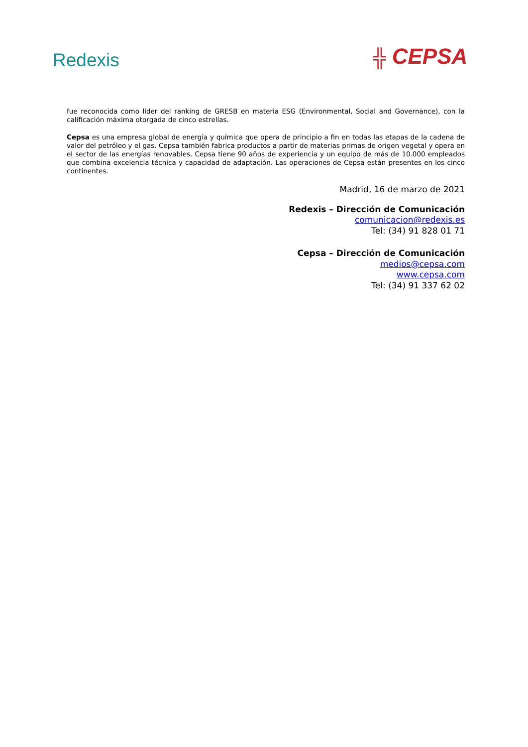Redexis ╬ CEPSA
fue reconocida como líder del ranking de GRESB en materia ESG (Environmental, Social and Governance), con la calificación máxima otorgada de cinco estrellas.
Cepsa es una empresa global de energía y química que opera de principio a fin en todas las etapas de la cadena de valor del petróleo y el gas. Cepsa también fabrica productos a partir de materias primas de origen vegetal y opera en el sector de las energías renovables. Cepsa tiene 90 años de experiencia y un equipo de más de 10.000 empleados que combina excelencia técnica y capacidad de adaptación. Las operaciones de Cepsa están presentes en los cinco continentes.
Madrid, 16 de marzo de 2021
Redexis – Dirección de Comunicación
comunicacion@redexis.es
Tel: (34) 91 828 01 71
Cepsa – Dirección de Comunicación
medios@cepsa.com
www.cepsa.com
Tel: (34) 91 337 62 02